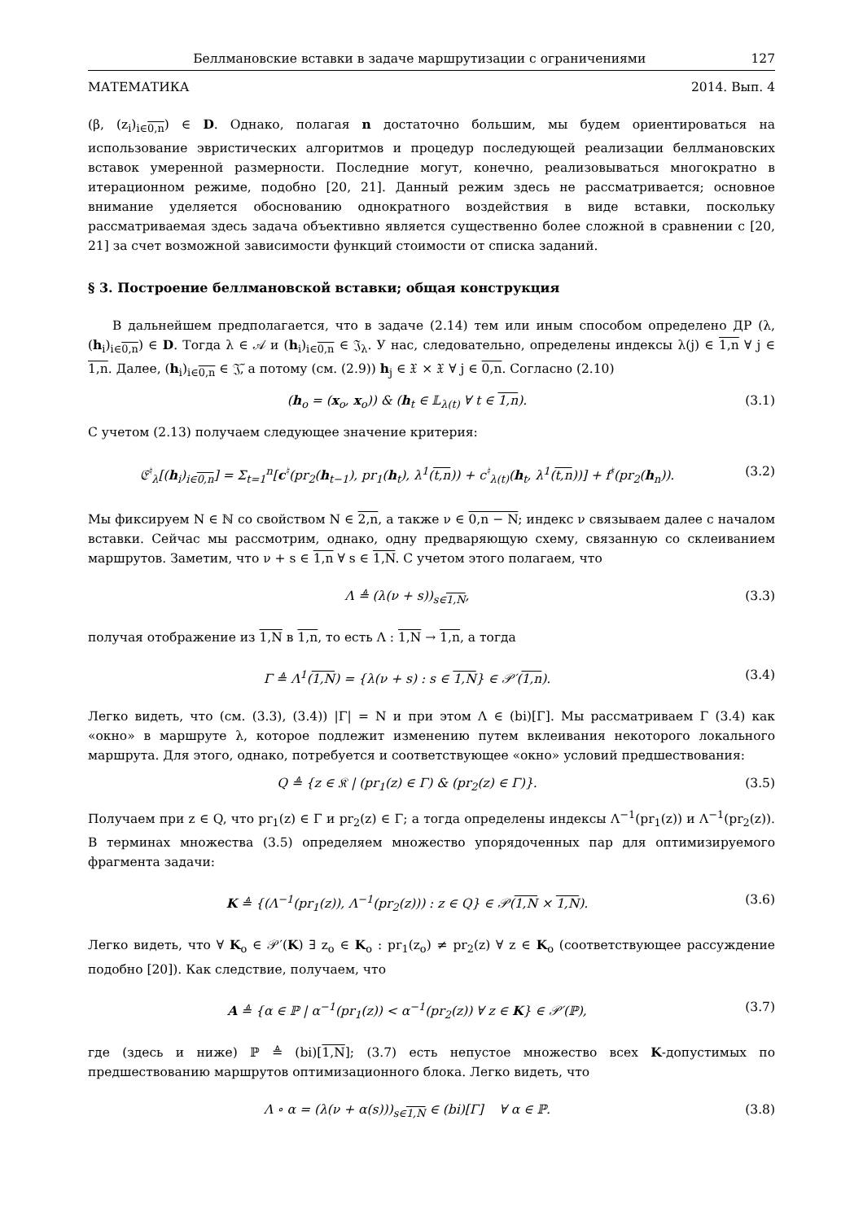Беллмановские вставки в задаче маршрутизации с ограничениями 127
МАТЕМАТИКА 2014. Вып. 4
(β, (z<sub>i</sub>)<sub>i∈0,n</sub>) ∈ D. Однако, полагая n достаточно большим, мы будем ориентироваться на использование эвристических алгоритмов и процедур последующей реализации беллмановских вставок умеренной размерности. Последние могут, конечно, реализовываться многократно в итерационном режиме, подобно [20, 21]. Данный режим здесь не рассматривается; основное внимание уделяется обоснованию однократного воздействия в виде вставки, поскольку рассматриваемая здесь задача объективно является существенно более сложной в сравнении с [20, 21] за счет возможной зависимости функций стоимости от списка заданий.
§ 3. Построение беллмановской вставки; общая конструкция
В дальнейшем предполагается, что в задаче (2.14) тем или иным способом определено ДР (λ, (h<sub>i</sub>)<sub>i∈0,n</sub>) ∈ D. Тогда λ ∈ 𝒜 и (h<sub>i</sub>)<sub>i∈0,n</sub> ∈ 𝔍<sub>λ</sub>. У нас, следовательно, определены индексы λ(j) ∈ 1,n ∀ j ∈ 1,n. Далее, (h<sub>i</sub>)<sub>i∈0,n</sub> ∈ 𝔍̃, а потому (см. (2.9)) h<sub>j</sub> ∈ 𝔛 × 𝔛 ∀ j ∈ 0,n. Согласно (2.10)
(h<sub>o</sub> = (x<sub>o</sub>, x<sub>o</sub>)) & (h<sub>t</sub> ∈ 𝕃<sub>λ(t)</sub> ∀ t ∈ 1,n). (3.1)
С учетом (2.13) получаем следующее значение критерия:
𝔈<sup>♮</sup><sub>λ</sub>[(h<sub>i</sub>)<sub>i∈0,n</sub>] = Σ<sub>t=1</sub><sup>n</sup>[c<sup>♮</sup>(pr<sub>2</sub>(h<sub>t−1</sub>), pr<sub>1</sub>(h<sub>t</sub>), λ<sup>1</sup>(t,n)) + c<sup>♮</sup><sub>λ(t)</sub>(h<sub>t</sub>, λ<sup>1</sup>(t,n))] + f<sup>♮</sup>(pr<sub>2</sub>(h<sub>n</sub>)). (3.2)
Мы фиксируем N ∈ ℕ со свойством N ∈ 2,n, а также ν ∈ 0,n − N; индекс ν связываем далее с началом вставки. Сейчас мы рассмотрим, однако, одну предваряющую схему, связанную со склеиванием маршрутов. Заметим, что ν + s ∈ 1,n ∀ s ∈ 1,N. С учетом этого полагаем, что
Λ ≜ (λ(ν + s))<sub>s∈1,N</sub>, (3.3)
получая отображение из 1,N в 1,n, то есть Λ : 1,N → 1,n, а тогда
Γ ≜ Λ<sup>1</sup>(1,N) = {λ(ν + s) : s ∈ 1,N} ∈ 𝒫′(1,n). (3.4)
Легко видеть, что (см. (3.3), (3.4)) |Γ| = N и при этом Λ ∈ (bi)[Γ]. Мы рассматриваем Γ (3.4) как «окно» в маршруте λ, которое подлежит изменению путем вклеивания некоторого локального маршрута. Для этого, однако, потребуется и соответствующее «окно» условий предшествования:
Q ≜ {z ∈ 𝔎 | (pr<sub>1</sub>(z) ∈ Γ) & (pr<sub>2</sub>(z) ∈ Γ)}. (3.5)
Получаем при z ∈ Q, что pr<sub>1</sub>(z) ∈ Γ и pr<sub>2</sub>(z) ∈ Γ; а тогда определены индексы Λ<sup>−1</sup>(pr<sub>1</sub>(z)) и Λ<sup>−1</sup>(pr<sub>2</sub>(z)). В терминах множества (3.5) определяем множество упорядоченных пар для оптимизируемого фрагмента задачи:
K ≜ {(Λ<sup>−1</sup>(pr<sub>1</sub>(z)), Λ<sup>−1</sup>(pr<sub>2</sub>(z))) : z ∈ Q} ∈ 𝒫(1,N × 1,N). (3.6)
Легко видеть, что ∀ K<sub>o</sub> ∈ 𝒫′(K) ∃ z<sub>o</sub> ∈ K<sub>o</sub> : pr<sub>1</sub>(z<sub>o</sub>) ≠ pr<sub>2</sub>(z) ∀ z ∈ K<sub>o</sub> (соответствующее рассуждение подобно [20]). Как следствие, получаем, что
A ≜ {α ∈ ℙ | α<sup>−1</sup>(pr<sub>1</sub>(z)) < α<sup>−1</sup>(pr<sub>2</sub>(z)) ∀ z ∈ K} ∈ 𝒫′(ℙ), (3.7)
где (здесь и ниже) ℙ ≜ (bi)[1,N]; (3.7) есть непустое множество всех K-допустимых по предшествованию маршрутов оптимизационного блока. Легко видеть, что
Λ ∘ α = (λ(ν + α(s)))<sub>s∈1,N</sub> ∈ (bi)[Γ] ∀ α ∈ ℙ. (3.8)